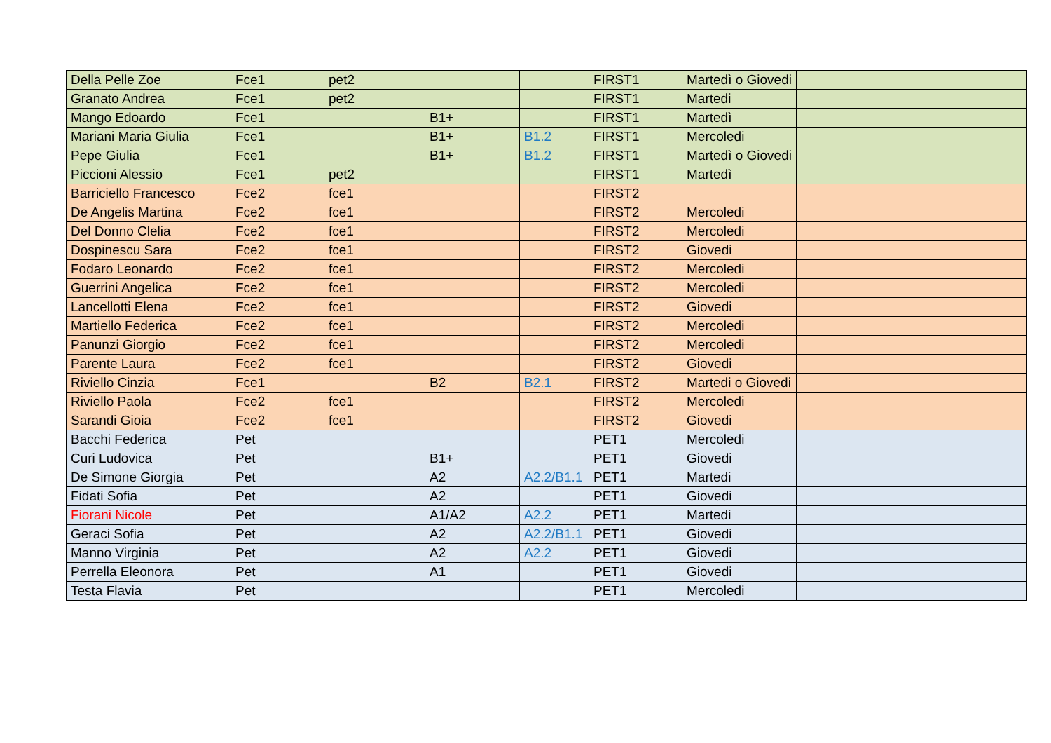| Della Pelle Zoe | Fce1 | pet2 | | | FIRST1 | Martedì o Giovedi | |
| Granato Andrea | Fce1 | pet2 | | | FIRST1 | Martedi | |
| Mango Edoardo | Fce1 | | B1+ | | FIRST1 | Martedì | |
| Mariani Maria Giulia | Fce1 | | B1+ | B1.2 | FIRST1 | Mercoledi | |
| Pepe Giulia | Fce1 | | B1+ | B1.2 | FIRST1 | Martedì o Giovedi | |
| Piccioni Alessio | Fce1 | pet2 | | | FIRST1 | Martedì | |
| Barriciello Francesco | Fce2 | fce1 | | | FIRST2 | | |
| De Angelis Martina | Fce2 | fce1 | | | FIRST2 | Mercoledi | |
| Del Donno Clelia | Fce2 | fce1 | | | FIRST2 | Mercoledi | |
| Dospinescu Sara | Fce2 | fce1 | | | FIRST2 | Giovedi | |
| Fodaro Leonardo | Fce2 | fce1 | | | FIRST2 | Mercoledi | |
| Guerrini Angelica | Fce2 | fce1 | | | FIRST2 | Mercoledi | |
| Lancellotti Elena | Fce2 | fce1 | | | FIRST2 | Giovedi | |
| Martiello Federica | Fce2 | fce1 | | | FIRST2 | Mercoledi | |
| Panunzi Giorgio | Fce2 | fce1 | | | FIRST2 | Mercoledi | |
| Parente Laura | Fce2 | fce1 | | | FIRST2 | Giovedi | |
| Riviello Cinzia | Fce1 | | B2 | B2.1 | FIRST2 | Martedi o Giovedi | |
| Riviello Paola | Fce2 | fce1 | | | FIRST2 | Mercoledi | |
| Sarandi Gioia | Fce2 | fce1 | | | FIRST2 | Giovedi | |
| Bacchi Federica | Pet | | | | PET1 | Mercoledi | |
| Curi Ludovica | Pet | | B1+ | | PET1 | Giovedi | |
| De Simone Giorgia | Pet | | A2 | A2.2/B1.1 | PET1 | Martedi | |
| Fidati Sofia | Pet | | A2 | | PET1 | Giovedi | |
| Fiorani Nicole | Pet | | A1/A2 | A2.2 | PET1 | Martedi | |
| Geraci Sofia | Pet | | A2 | A2.2/B1.1 | PET1 | Giovedi | |
| Manno Virginia | Pet | | A2 | A2.2 | PET1 | Giovedi | |
| Perrella Eleonora | Pet | | A1 | | PET1 | Giovedi | |
| Testa Flavia | Pet | | | | PET1 | Mercoledi | |